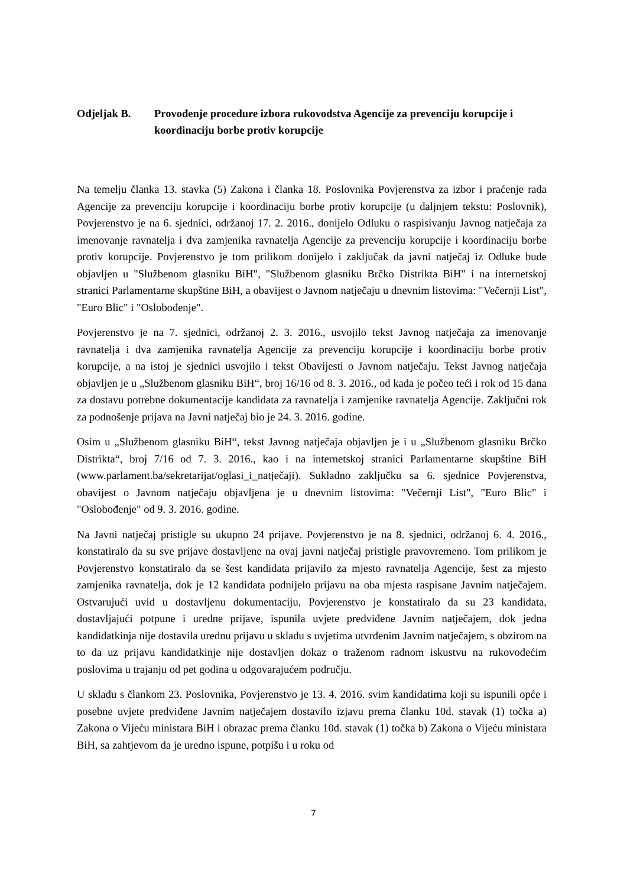Odjeljak B. Provođenje procedure izbora rukovodstva Agencije za prevenciju korupcije i koordinaciju borbe protiv korupcije
Na temelju članka 13. stavka (5) Zakona i članka 18. Poslovnika Povjerenstva za izbor i praćenje rada Agencije za prevenciju korupcije i koordinaciju borbe protiv korupcije (u daljnjem tekstu: Poslovnik), Povjerenstvo je na 6. sjednici, održanoj 17. 2. 2016., donijelo Odluku o raspisivanju Javnog natječaja za imenovanje ravnatelja i dva zamjenika ravnatelja Agencije za prevenciju korupcije i koordinaciju borbe protiv korupcije. Povjerenstvo je tom prilikom donijelo i zaključak da javni natječaj iz Odluke bude objavljen u "Službenom glasniku BiH", "Službenom glasniku Brčko Distrikta BiH" i na internetskoj stranici Parlamentarne skupštine BiH, a obavijest o Javnom natječaju u dnevnim listovima: "Večernji List", "Euro Blic" i "Oslobođenje".
Povjerenstvo je na 7. sjednici, održanoj 2. 3. 2016., usvojilo tekst Javnog natječaja za imenovanje ravnatelja i dva zamjenika ravnatelja Agencije za prevenciju korupcije i koordinaciju borbe protiv korupcije, a na istoj je sjednici usvojilo i tekst Obavijesti o Javnom natječaju. Tekst Javnog natječaja objavljen je u „Službenom glasniku BiH“, broj 16/16 od 8. 3. 2016., od kada je počeo teći i rok od 15 dana za dostavu potrebne dokumentacije kandidata za ravnatelja i zamjenike ravnatelja Agencije. Zaključni rok za podnošenje prijava na Javni natječaj bio je 24. 3. 2016. godine.
Osim u „Službenom glasniku BiH“, tekst Javnog natječaja objavljen je i u „Službenom glasniku Brčko Distrikta“, broj 7/16 od 7. 3. 2016., kao i na internetskoj stranici Parlamentarne skupštine BiH (www.parlament.ba/sekretarijat/oglasi_i_natječaji). Sukladno zaključku sa 6. sjednice Povjerenstva, obavijest o Javnom natječaju objavljena je u dnevnim listovima: "Večernji List", "Euro Blic" i "Oslobođenje" od 9. 3. 2016. godine.
Na Javni natječaj pristigle su ukupno 24 prijave. Povjerenstvo je na 8. sjednici, održanoj 6. 4. 2016., konstatiralo da su sve prijave dostavljene na ovaj javni natječaj pristigle pravovremeno. Tom prilikom je Povjerenstvo konstatiralo da se šest kandidata prijavilo za mjesto ravnatelja Agencije, šest za mjesto zamjenika ravnatelja, dok je 12 kandidata podnijelo prijavu na oba mjesta raspisane Javnim natječajem. Ostvarujući uvid u dostavljenu dokumentaciju, Povjerenstvo je konstatiralo da su 23 kandidata, dostavljajući potpune i uredne prijave, ispunila uvjete predviđene Javnim natječajem, dok jedna kandidatkinja nije dostavila urednu prijavu u skladu s uvjetima utvrđenim Javnim natječajem, s obzirom na to da uz prijavu kandidatkinje nije dostavljen dokaz o traženom radnom iskustvu na rukovodećim poslovima u trajanju od pet godina u odgovarajućem području.
U skladu s člankom 23. Poslovnika, Povjerenstvo je 13. 4. 2016. svim kandidatima koji su ispunili opće i posebne uvjete predviđene Javnim natječajem dostavilo izjavu prema članku 10d. stavak (1) točka a) Zakona o Vijeću ministara BiH i obrazac prema članku 10d. stavak (1) točka b) Zakona o Vijeću ministara BiH, sa zahtjevom da je uredno ispune, potpišu i u roku od
7